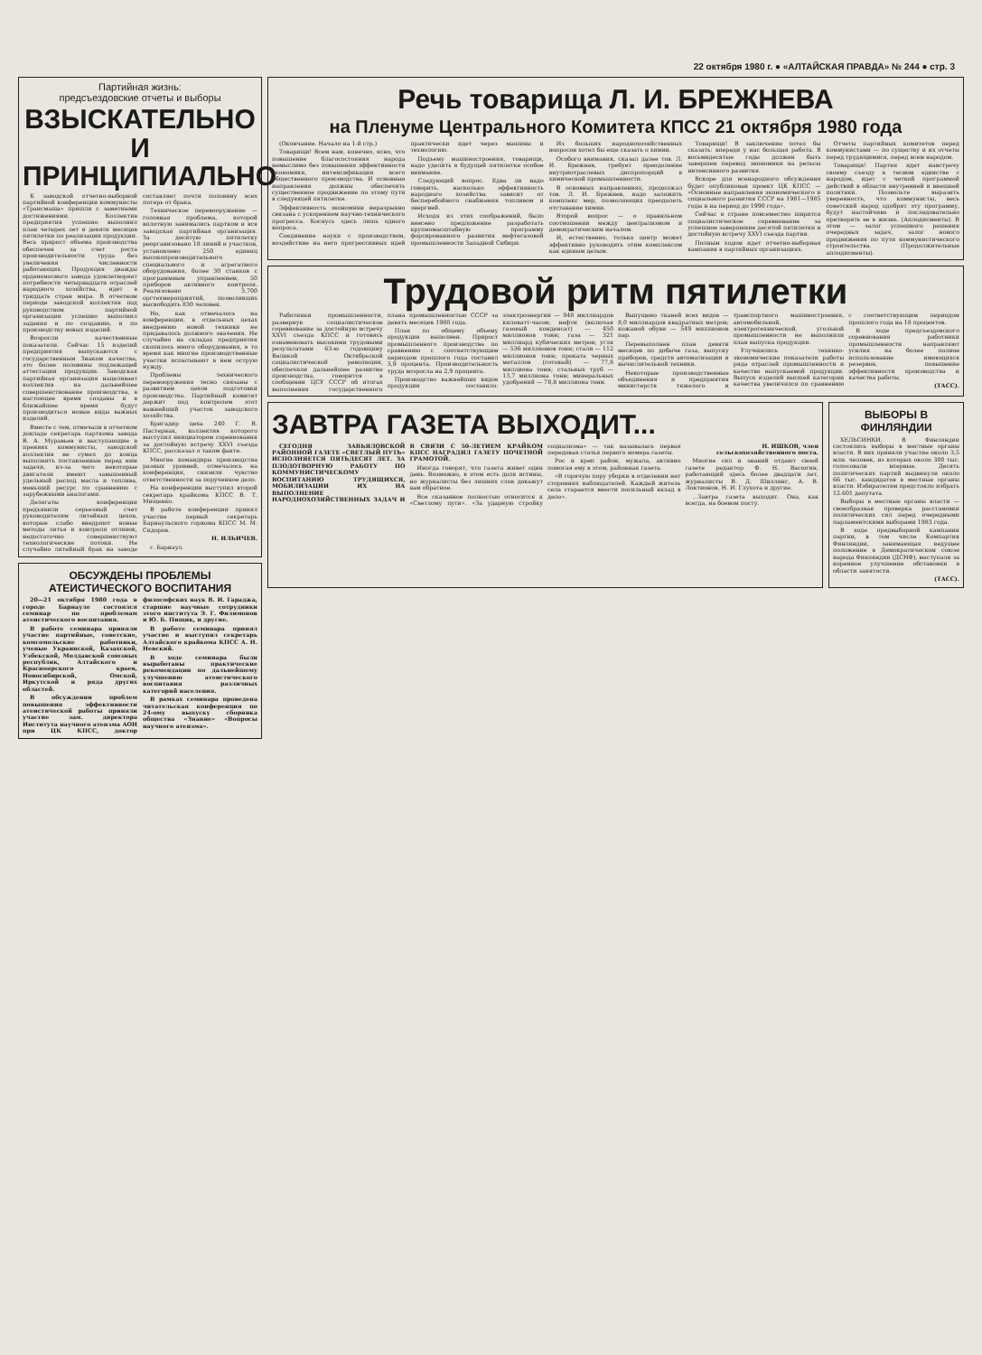22 октября 1980 г. ● «АЛТАЙСКАЯ ПРАВДА» № 244 ● стр. 3
Партийная жизнь:
предсъездовские отчеты и выборы
ВЗЫСКАТЕЛЬНО
И ПРИНЦИПИАЛЬНО
К заводской отчетно-выборной партийной конференции коммунисты «Трансмаша» пришли с заметными достижениями. Коллектив предприятия успешно выполнил план четырех лет и девяти месяцев пятилетки по реализации продукции. Весь прирост объема производства обеспечен за счет роста производительности труда без увеличения численности работающих. Продукция дважды орденоносного завода удовлетворяет потребности четырнадцати отраслей народного хозяйства, идет в тридцать стран мира. В отчетном периоде заводской коллектив под руководством партийной организации успешно выполнил задания и по созданию, и по производству новых изделий.
Возросли качественные показатели. Сейчас 15 изделий предприятия выпускаются с государственным Знаком качества, это более половины подлежащей аттестации продукции. Заводская партийная организация нацеливает коллектив на дальнейшее совершенствование производства, в настоящее время созданы и в ближайшее время будут производиться новые виды важных изделий.
Вместе с тем, отмечали в отчетном докладе секретарь парткома завода В. А. Муравьев и выступающие в прениях коммунисты, заводской коллектив не сумел до конца выполнить поставленные перед ним задачи, из-за чего некоторые двигатели имеют завышенный удельный расход масла и топлива, меньший ресурс по сравнению с зарубежными аналогами.
Делегаты конференции предъявили серьезный счет руководителям литейных цехов, которые слабо внедряют новые методы литья и контроля отливок, недостаточно совершенствуют технологические потоки. Не случайно литейный брак на заводе составляет почти половину всех потерь от брака.
Техническое перевооружение — головная проблема, которой вплотную занимались партком и вся заводская партийная организация. За десятую пятилетку реорганизовано 18 линий и участков, установлено 250 единиц высокопроизводительного специального и агрегатного оборудования, более 30 станков с программным управлением, 50 приборов активного контроля. Реализовано 3.700 оргтехмероприятий, позволивших высвободить 830 человек.
Но, как отмечалось на конференции, в отдельных цехах внедрению новой техники не придавалось должного значения. Не случайно на складах предприятия скопилось много оборудования, в то время как многие производственные участки испытывают в нем острую нужду.
Проблемы технического перевооружения тесно связаны с развитием цехов подготовки производства. Партийный комитет держит под контролем этот важнейший участок заводского хозяйства.
Бригадир цеха 240 Г. В. Пастернак, коллектив которого выступил инициатором соревнования за достойную встречу XXVI съезда КПСС, рассказал о таком факте.
Многие командиры производства разных уровней, отмечалось на конференции, снизили чувство ответственности за порученное дело.
На конференции выступил второй секретарь крайкома КПСС В. Т. Мищенко.
В работе конференции принял участие первый секретарь Барнаульского горкома КПСС М. М. Сидоров.
Н. ИЛЬИЧЕВ.
г. Барнаул.
ОБСУЖДЕНЫ ПРОБЛЕМЫ АТЕИСТИЧЕСКОГО ВОСПИТАНИЯ
20—21 октября 1980 года в городе Барнауле состоялся семинар по проблемам атеистического воспитания.
В работе семинара приняли участие партийные, советские, комсомольские работники, ученые Украинской, Казахской, Узбекской, Молдавской союзных республик, Алтайского и Красноярского краев, Новосибирской, Омской, Иркутской и ряда других областей.
В обсуждении проблем повышения эффективности атеистической работы приняли участие зам. директора Института научного атеизма АОН при ЦК КПСС, доктор философских наук В. И. Гараджа, старшие научные сотрудники этого института Э. Г. Филимонов и Ю. Б. Пищик, и другие.
В работе семинара принял участие и выступил секретарь Алтайского крайкома КПСС А. Н. Невский.
В ходе семинара были выработаны практические рекомендации по дальнейшему улучшению атеистического воспитания различных категорий населения.
В рамках семинара проведена читательская конференция по 24-ому выпуску сборника общества «Знание» «Вопросы научного атеизма».
Речь товарища Л. И. БРЕЖНЕВА
на Пленуме Центрального Комитета КПСС 21 октября 1980 года
(Окончание. Начало на 1-й стр.)
Товарищи! Всем нам, конечно, ясно, что повышение благосостояния народа немыслимо без повышения эффективности экономики, интенсификации всего общественного производства. И основные направления должны обеспечить существенное продвижение по этому пути в следующей пятилетке.
Эффективность экономики неразрывно связана с ускорением научно-технического прогресса. Коснусь здесь лишь одного вопроса.
Соединение науки с производством, воздействие на него прогрессивных идей практически идет через машины и технологию.
Подъему машиностроения, товарищи, надо уделить в будущей пятилетке особое внимание.
Следующий вопрос. Едва ли надо говорить, насколько эффективность народного хозяйства зависит от бесперебойного снабжения топливом и энергией.
Исходя из этих соображений, было внесено предложение разработать крупномасштабную программу форсированного развития нефтегазовой промышленности Западной Сибири.
Из больших народнохозяйственных вопросов хотел бы еще сказать о химии.
Особого внимания, сказал далее тов. Л. И. Брежнев, требует преодоление внутриотраслевых диспропорций в химической промышленности.
В основных направлениях, продолжал тов. Л. И. Брежнев, надо заложить комплекс мер, позволяющих преодолеть отставание химии.
Второй вопрос — о правильном соотношении между централизмом и демократическим началом.
И, естественно, только центр может эффективно руководить этим комплексом как единым целым.
Товарищи! В заключение хотел бы сказать: впереди у нас большая работа. В восьмидесятые годы должен быть завершен перевод экономики на рельсы интенсивного развития.
Вскоре для всенародного обсуждения будет опубликован проект ЦК КПСС — «Основные направления экономического и социального развития СССР на 1981—1985 годы и на период до 1990 года».
Сейчас в стране повсеместно ширится социалистическое соревнование за успешное завершение десятой пятилетки и достойную встречу XXVI съезда партии.
Полным ходом идет отчетно-выборная кампания в партийных организациях.
Отчеты партийных комитетов перед коммунистами — по существу и их отчеты перед трудящимися, перед всем народом.
Товарищи! Партия идет навстречу своему съезду в тесном единстве с народом, идет с четкой программой действий в области внутренней и внешней политики. Позвольте выразить уверенность, что коммунисты, весь советский народ одобрят эту программу, будут настойчиво и последовательно претворять ее в жизнь. (Аплодисменты). В этом — залог успешного решения очередных задач, залог нового продвижения по пути коммунистического строительства. (Продолжительные аплодисменты).
Трудовой ритм пятилетки
Работники промышленности, развернув социалистическое соревнование за достойную встречу XXVI съезда КПСС и готовясь ознаменовать высокими трудовыми результатами 63-ю годовщину Великой Октябрьской социалистической революции, обеспечили дальнейшее развитие производства, говорится в сообщении ЦСУ СССР об итогах выполнения государственного плана промышленностью СССР за девять месяцев 1980 года.
План по общему объему продукции выполнен. Прирост промышленного производства по сравнению с соответствующим периодом прошлого года составил 3,9 процента. Производительность труда возросла на 2,9 процента.
Производство важнейших видов продукции составило: электроэнергии — 948 миллиардов киловатт-часов; нефти (включая газовый конденсат) — 450 миллионов тонн; газа — 321 миллиард кубических метров; угля — 536 миллионов тонн; стали — 112 миллионов тонн; проката черных металлов (готовый) — 77,8 миллиона тонн; стальных труб — 13,7 миллиона тонн; минеральных удобрений — 78,8 миллиона тонн.
Выпущено тканей всех видов — 8,0 миллиардов квадратных метров; кожаной обуви — 549 миллионов пар.
Перевыполнен план девяти месяцев по добыче газа, выпуску приборов, средств автоматизации и вычислительной техники.
Некоторые производственные объединения и предприятия министерств тяжелого и транспортного машиностроения, автомобильной, электротехнической, угольной промышленности не выполнили план выпуска продукции.
Улучшились технико-экономические показатели работы ряда отраслей промышленности и качество выпускаемой продукции. Выпуск изделий высшей категории качества увеличился по сравнению с соответствующим периодом прошлого года на 18 процентов.
В ходе предсъездовского соревнования работники промышленности направляют усилия на более полное использование имеющихся резервов, повышение эффективности производства и качества работы.
(ТАСС).
ЗАВТРА ГАЗЕТА ВЫХОДИТ...
СЕГОДНЯ ЗАВЬЯЛОВСКОЙ РАЙОННОЙ ГАЗЕТЕ «СВЕТЛЫЙ ПУТЬ» ИСПОЛНЯЕТСЯ ПЯТЬДЕСЯТ ЛЕТ. ЗА ПЛОДОТВОРНУЮ РАБОТУ ПО КОММУНИСТИЧЕСКОМУ ВОСПИТАНИЮ ТРУДЯЩИХСЯ, МОБИЛИЗАЦИИ ИХ НА ВЫПОЛНЕНИЕ НАРОДНОХОЗЯЙСТВЕННЫХ ЗАДАЧ И В СВЯЗИ С 50-ЛЕТИЕМ КРАЙКОМ КПСС НАГРАДИЛ ГАЗЕТУ ПОЧЕТНОЙ ГРАМОТОЙ.
Иногда говорят, что газета живет один день. Возможно, в этом есть доля истины, но журналисты без лишних слов докажут вам обратное.
Все сказанное полностью относится к «Светлому пути». «За ударную стройку социализма» — так называлась первая передовая статья первого номера газеты.
Рос и креп район, мужала, активно помогая ему в этом, районная газета.
«В горячую пору уборки в отделении нет сторонних наблюдателей. Каждый житель села старается внести посильный вклад в дело».
Н. ИШКОВ, член сельскохозяйственного поста.
Многие сил и знаний отдают своей газете редактор Ф. Н. Васютин, работающий здесь более двадцати лет, журналисты В. Д. Шиллинг, А. В. Локтионов, Н. И. Глухота и другие.
...Завтра газета выходит. Она, как всегда, на боевом посту.
ВЫБОРЫ В ФИНЛЯНДИИ
ХЕЛЬСИНКИ. В Финляндии состоялись выборы в местные органы власти. В них приняли участие около 3,5 млн. человек, из которых около 300 тыс. голосовали впервые. Десять политических партий выдвинули около 66 тыс. кандидатов в местные органы власти. Избирателям предстояло избрать 12.601 депутата.
Выборы в местные органы власти — своеобразная проверка расстановки политических сил перед очередными парламентскими выборами 1983 года.
В ходе предвыборной кампании партии, в том числе Компартия Финляндии, занимающая ведущее положение в Демократическом союзе народа Финляндии (ДСНФ), выступали за коренное улучшение обстановки в области занятости.
(ТАСС).